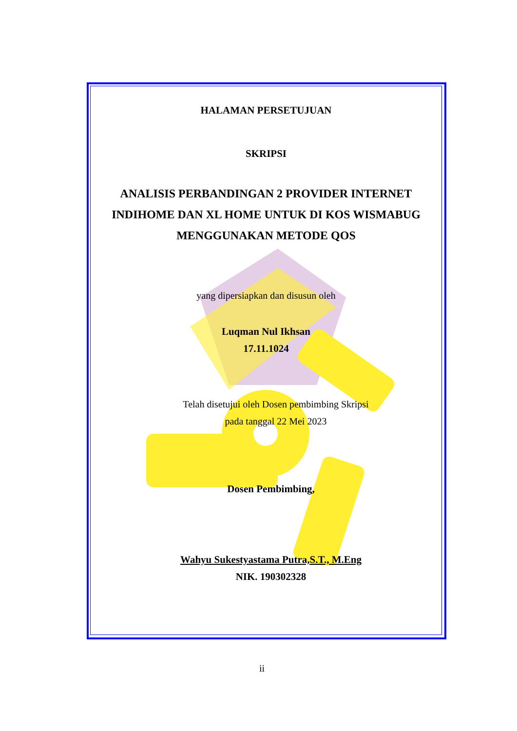HALAMAN PERSETUJUAN
SKRIPSI
ANALISIS PERBANDINGAN 2 PROVIDER INTERNET
INDIHOME DAN XL HOME UNTUK DI KOS WISMABUG
MENGGUNAKAN METODE QOS
yang dipersiapkan dan disusun oleh
Luqman Nul Ikhsan
17.11.1024
Telah disetujui oleh Dosen pembimbing Skripsi
pada tanggal 22 Mei 2023
Dosen Pembimbing,
Wahyu Sukestyastama Putra,S.T., M.Eng
NIK. 190302328
ii